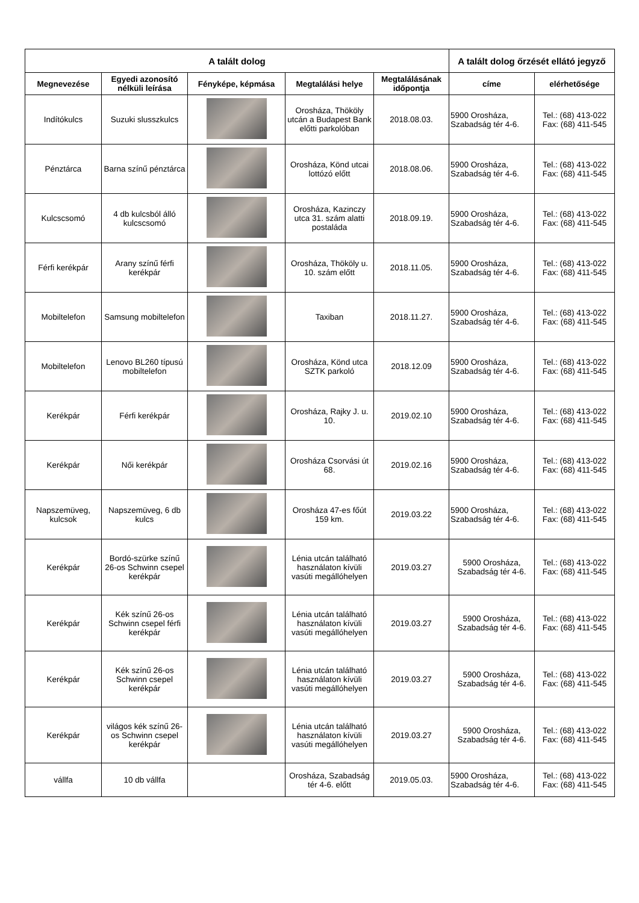| A talált dolog | | | | | A talált dolog őrzését ellátó jegyző | |
| --- | --- | --- | --- | --- | --- | --- |
| Megnevezése | Egyedi azonosító nélküli leírása | Fényképe, képmása | Megtalálási helye | Megtalálásának időpontja | címe | elérhetősége |
| Indítókulcs | Suzuki slusszkulcs | | Orosháza, Thököly utcán a Budapest Bank előtti parkolóban | 2018.08.03. | 5900 Orosháza, Szabadság tér 4-6. | Tel.: (68) 413-022 Fax: (68) 411-545 |
| Pénztárca | Barna színű pénztárca | | Orosháza, Könd utcai lottózó előtt | 2018.08.06. | 5900 Orosháza, Szabadság tér 4-6. | Tel.: (68) 413-022 Fax: (68) 411-545 |
| Kulcscsomó | 4 db kulcsból álló kulcscsomó | | Orosháza, Kazinczy utca 31. szám alatti postaláda | 2018.09.19. | 5900 Orosháza, Szabadság tér 4-6. | Tel.: (68) 413-022 Fax: (68) 411-545 |
| Férfi kerékpár | Arany színű férfi kerékpár | | Orosháza, Thököly u. 10. szám előtt | 2018.11.05. | 5900 Orosháza, Szabadság tér 4-6. | Tel.: (68) 413-022 Fax: (68) 411-545 |
| Mobiltelefon | Samsung mobiltelefon | | Taxiban | 2018.11.27. | 5900 Orosháza, Szabadság tér 4-6. | Tel.: (68) 413-022 Fax: (68) 411-545 |
| Mobiltelefon | Lenovo BL260 típusú mobiltelefon | | Orosháza, Könd utca SZTK parkoló | 2018.12.09 | 5900 Orosháza, Szabadság tér 4-6. | Tel.: (68) 413-022 Fax: (68) 411-545 |
| Kerékpár | Férfi kerékpár | | Orosháza, Rajky J. u. 10. | 2019.02.10 | 5900 Orosháza, Szabadság tér 4-6. | Tel.: (68) 413-022 Fax: (68) 411-545 |
| Kerékpár | Női kerékpár | | Orosháza Csorvási út 68. | 2019.02.16 | 5900 Orosháza, Szabadság tér 4-6. | Tel.: (68) 413-022 Fax: (68) 411-545 |
| Napszemüveg, kulcsok | Napszemüveg, 6 db kulcs | | Orosháza 47-es főút 159 km. | 2019.03.22 | 5900 Orosháza, Szabadság tér 4-6. | Tel.: (68) 413-022 Fax: (68) 411-545 |
| Kerékpár | Bordó-szürke színű 26-os Schwinn csepel kerékpár | | Lénia utcán található használaton kívüli vasúti megállóhelyen | 2019.03.27 | 5900 Orosháza, Szabadság tér 4-6. | Tel.: (68) 413-022 Fax: (68) 411-545 |
| Kerékpár | Kék színű 26-os Schwinn csepel férfi kerékpár | | Lénia utcán található használaton kívüli vasúti megállóhelyen | 2019.03.27 | 5900 Orosháza, Szabadság tér 4-6. | Tel.: (68) 413-022 Fax: (68) 411-545 |
| Kerékpár | Kék színű 26-os Schwinn csepel kerékpár | | Lénia utcán található használaton kívüli vasúti megállóhelyen | 2019.03.27 | 5900 Orosháza, Szabadság tér 4-6. | Tel.: (68) 413-022 Fax: (68) 411-545 |
| Kerékpár | világos kék színű 26-os Schwinn csepel kerékpár | | Lénia utcán található használaton kívüli vasúti megállóhelyen | 2019.03.27 | 5900 Orosháza, Szabadság tér 4-6. | Tel.: (68) 413-022 Fax: (68) 411-545 |
| vállfa | 10 db vállfa | | Orosháza, Szabadság tér 4-6. előtt | 2019.05.03. | 5900 Orosháza, Szabadság tér 4-6. | Tel.: (68) 413-022 Fax: (68) 411-545 |